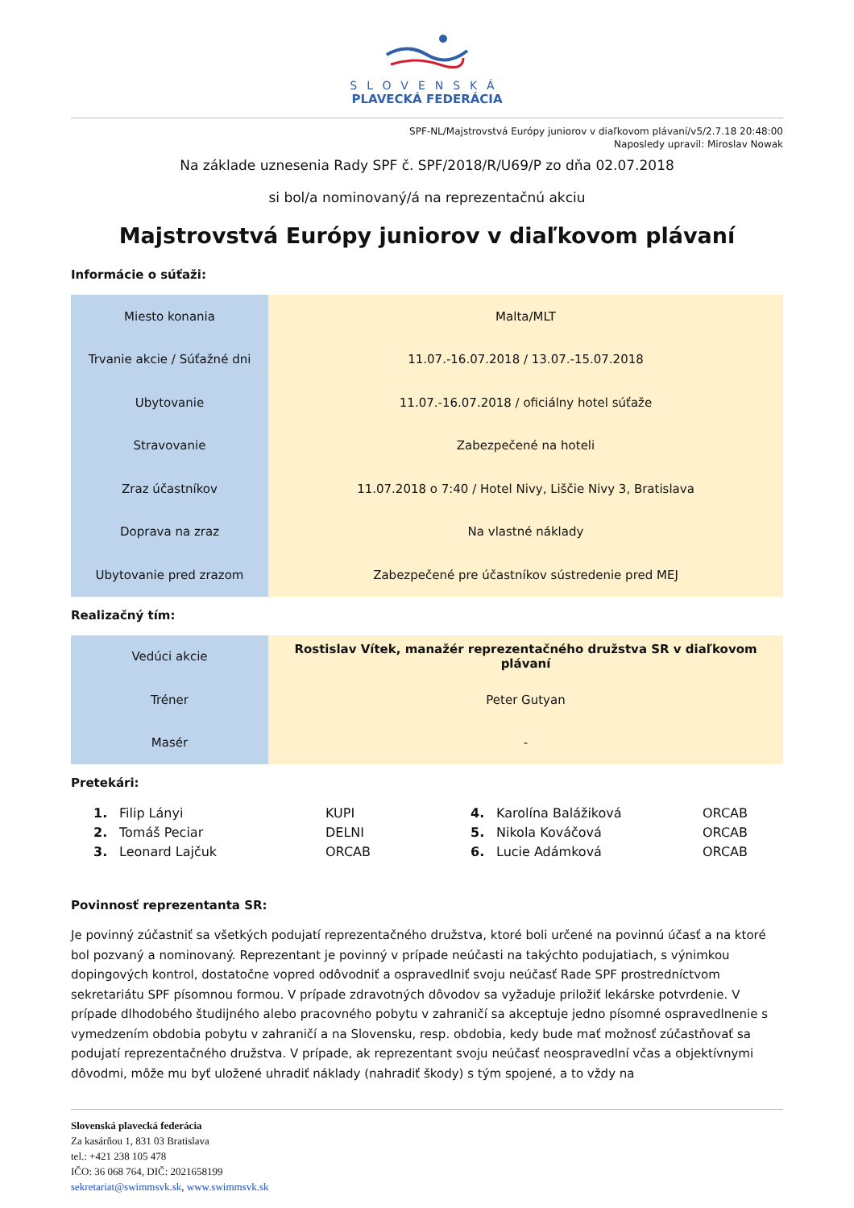SLOVENSKÁ
PLAVECKÁ FEDERÁCIA
SPF-NL/Majstrovstvá Európy juniorov v diaľkovom plávaní/v5/2.7.18 20:48:00
Naposledy upravil: Miroslav Nowak
Na základe uznesenia Rady SPF č. SPF/2018/R/U69/P zo dňa 02.07.2018
si bol/a nominovaný/á na reprezentačnú akciu
Majstrovstvá Európy juniorov v diaľkovom plávaní
Informácie o súťaži:
| Miesto konania | Malta/MLT |
| Trvanie akcie / Súťažné dni | 11.07.-16.07.2018 / 13.07.-15.07.2018 |
| Ubytovanie | 11.07.-16.07.2018 / oficiálny hotel súťaže |
| Stravovanie | Zabezpečené na hoteli |
| Zraz účastníkov | 11.07.2018 o 7:40 / Hotel Nivy, Liščie Nivy 3, Bratislava |
| Doprava na zraz | Na vlastné náklady |
| Ubytovanie pred zrazom | Zabezpečené pre účastníkov sústredenie pred MEJ |
Realizačný tím:
| Vedúci akcie | Rostislav Vítek, manažér reprezentačného družstva SR v diaľkovom plávaní |
| Tréner | Peter Gutyan |
| Masér | - |
Pretekári:
| 1. | Filip Lányi | KUPI | 4. | Karolína Balážiková | ORCAB |
| 2. | Tomáš Peciar | DELNI | 5. | Nikola Kováčová | ORCAB |
| 3. | Leonard Lajčuk | ORCAB | 6. | Lucie Adámková | ORCAB |
Povinnosť reprezentanta SR:
Je povinný zúčastniť sa všetkých podujatí reprezentačného družstva, ktoré boli určené na povinnú účasť a na ktoré bol pozvaný a nominovaný. Reprezentant je povinný v prípade neúčasti na takýchto podujatiach, s výnimkou dopingových kontrol, dostatočne vopred odôvodniť a ospravedlniť svoju neúčasť Rade SPF prostredníctvom sekretariátu SPF písomnou formou. V prípade zdravotných dôvodov sa vyžaduje priložiť lekárske potvrdenie. V prípade dlhodobého študijného alebo pracovného pobytu v zahraničí sa akceptuje jedno písomné ospravedlnenie s vymedzením obdobia pobytu v zahraničí a na Slovensku, resp. obdobia, kedy bude mať možnosť zúčastňovať sa podujatí reprezentačného družstva. V prípade, ak reprezentant svoju neúčasť neospravedlní včas a objektívnymi dôvodmi, môže mu byť uložené uhradiť náklady (nahradiť škody) s tým spojené, a to vždy na
Slovenská plavecká federácia
Za kasárňou 1, 831 03 Bratislava
tel.: +421 238 105 478
IČO: 36 068 764, DIČ: 2021658199
sekretariat@swimmsvk.sk, www.swimmsvk.sk